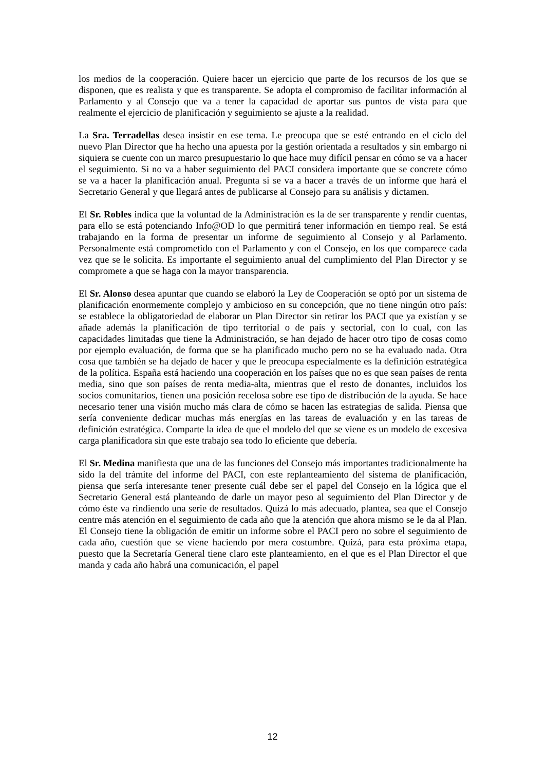los medios de la cooperación. Quiere hacer un ejercicio que parte de los recursos de los que se disponen, que es realista y que es transparente. Se adopta el compromiso de facilitar información al Parlamento y al Consejo que va a tener la capacidad de aportar sus puntos de vista para que realmente el ejercicio de planificación y seguimiento se ajuste a la realidad.
La Sra. Terradellas desea insistir en ese tema. Le preocupa que se esté entrando en el ciclo del nuevo Plan Director que ha hecho una apuesta por la gestión orientada a resultados y sin embargo ni siquiera se cuente con un marco presupuestario lo que hace muy difícil pensar en cómo se va a hacer el seguimiento. Si no va a haber seguimiento del PACI considera importante que se concrete cómo se va a hacer la planificación anual. Pregunta si se va a hacer a través de un informe que hará el Secretario General y que llegará antes de publicarse al Consejo para su análisis y dictamen.
El Sr. Robles indica que la voluntad de la Administración es la de ser transparente y rendir cuentas, para ello se está potenciando Info@OD lo que permitirá tener información en tiempo real. Se está trabajando en la forma de presentar un informe de seguimiento al Consejo y al Parlamento. Personalmente está comprometido con el Parlamento y con el Consejo, en los que comparece cada vez que se le solicita. Es importante el seguimiento anual del cumplimiento del Plan Director y se compromete a que se haga con la mayor transparencia.
El Sr. Alonso desea apuntar que cuando se elaboró la Ley de Cooperación se optó por un sistema de planificación enormemente complejo y ambicioso en su concepción, que no tiene ningún otro país: se establece la obligatoriedad de elaborar un Plan Director sin retirar los PACI que ya existían y se añade además la planificación de tipo territorial o de país y sectorial, con lo cual, con las capacidades limitadas que tiene la Administración, se han dejado de hacer otro tipo de cosas como por ejemplo evaluación, de forma que se ha planificado mucho pero no se ha evaluado nada. Otra cosa que también se ha dejado de hacer y que le preocupa especialmente es la definición estratégica de la política. España está haciendo una cooperación en los países que no es que sean países de renta media, sino que son países de renta media-alta, mientras que el resto de donantes, incluidos los socios comunitarios, tienen una posición recelosa sobre ese tipo de distribución de la ayuda. Se hace necesario tener una visión mucho más clara de cómo se hacen las estrategias de salida. Piensa que sería conveniente dedicar muchas más energías en las tareas de evaluación y en las tareas de definición estratégica. Comparte la idea de que el modelo del que se viene es un modelo de excesiva carga planificadora sin que este trabajo sea todo lo eficiente que debería.
El Sr. Medina manifiesta que una de las funciones del Consejo más importantes tradicionalmente ha sido la del trámite del informe del PACI, con este replanteamiento del sistema de planificación, piensa que sería interesante tener presente cuál debe ser el papel del Consejo en la lógica que el Secretario General está planteando de darle un mayor peso al seguimiento del Plan Director y de cómo éste va rindiendo una serie de resultados. Quizá lo más adecuado, plantea, sea que el Consejo centre más atención en el seguimiento de cada año que la atención que ahora mismo se le da al Plan. El Consejo tiene la obligación de emitir un informe sobre el PACI pero no sobre el seguimiento de cada año, cuestión que se viene haciendo por mera costumbre. Quizá, para esta próxima etapa, puesto que la Secretaría General tiene claro este planteamiento, en el que es el Plan Director el que manda y cada año habrá una comunicación, el papel
12